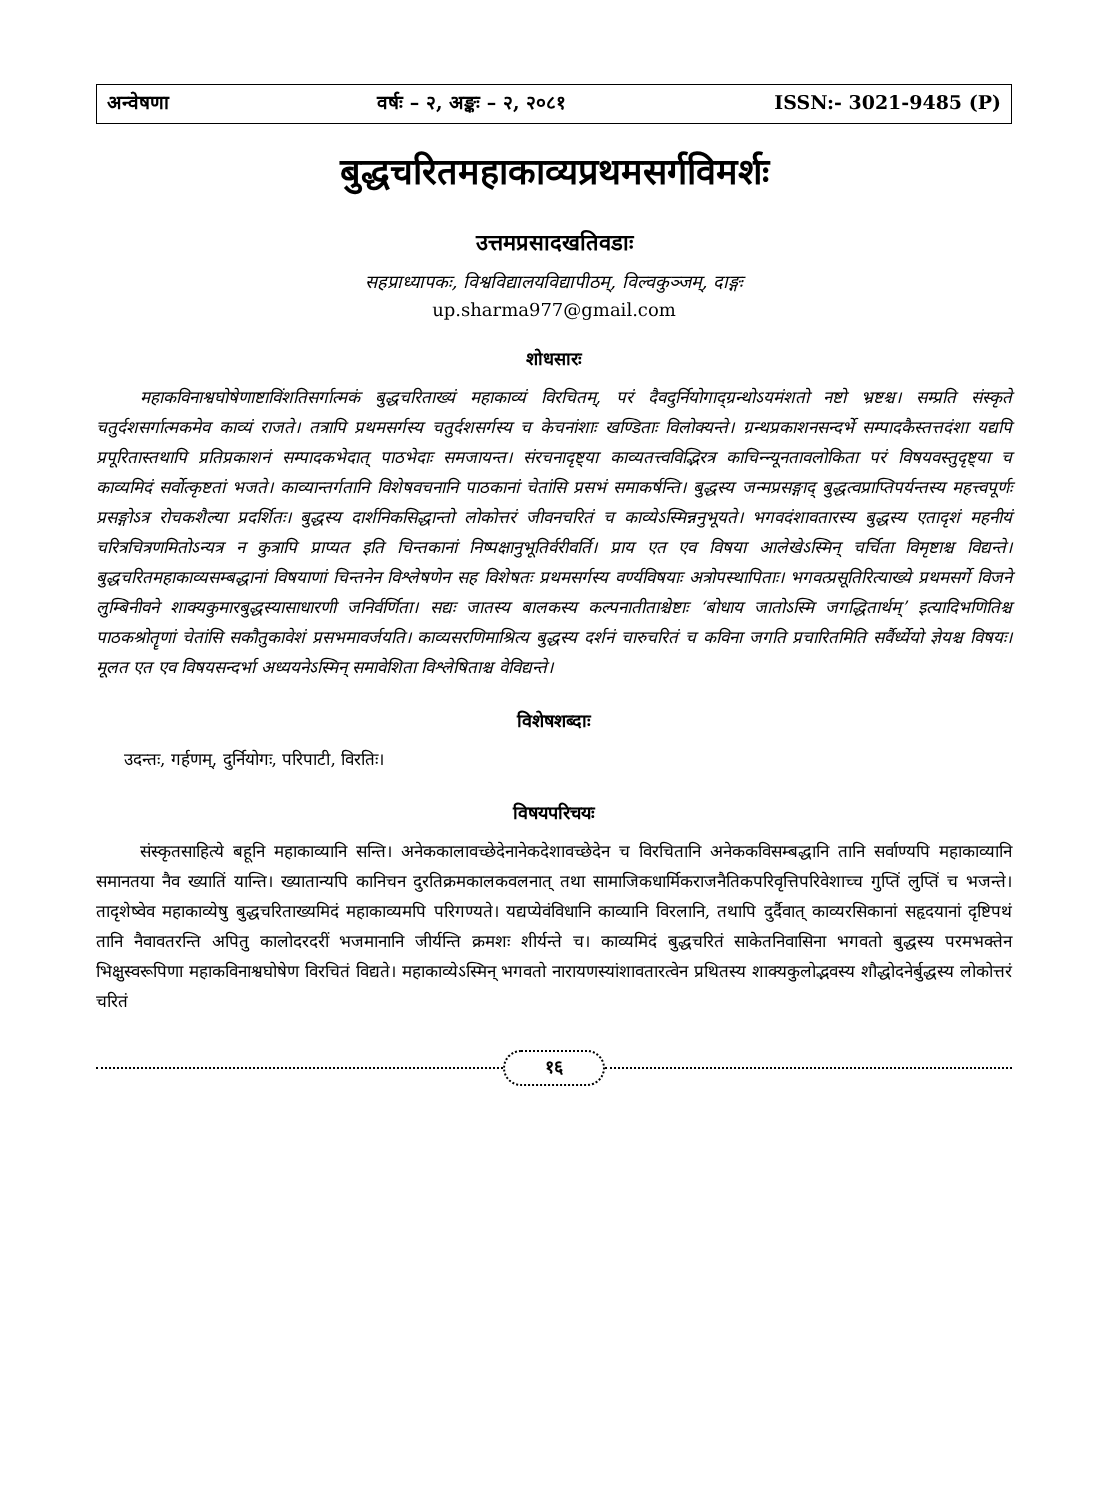अन्वेषणा वर्षः – २, अङ्कः – २, २०८१ ISSN:- 3021-9485 (P)
बुद्धचरितमहाकाव्यप्रथमसर्गविमर्शः
उत्तमप्रसादखतिवडाः
सहप्राध्यापकः, विश्वविद्यालयविद्यापीठम्, विल्वकुञ्जम्, दाङ्गः
up.sharma977@gmail.com
शोधसारः
महाकविनाश्वघोषेणाष्टाविंशतिसर्गात्मकं बुद्धचरिताख्यं महाकाव्यं विरचितम्, परं दैवदुर्नियोगाद्ग्रन्थोऽयमंशतो नष्टो भ्रष्टश्च। सम्प्रति संस्कृते चतुर्दशसर्गात्मकमेव काव्यं राजते। तत्रापि प्रथमसर्गस्य चतुर्दशसर्गस्य च केचनांशाः खण्डिताः विलोक्यन्ते। ग्रन्थप्रकाशनसन्दर्भे सम्पादकैस्तत्तदंशा यद्यपि प्रपूरितास्तथापि प्रतिप्रकाशनं सम्पादकभेदात् पाठभेदाः समजायन्त। संरचनादृष्ट्या काव्यतत्त्वविद्भिरत्र काचिन्न्यूनतावलोकिता परं विषयवस्तुदृष्ट्या च काव्यमिदं सर्वोत्कृष्टतां भजते। काव्यान्तर्गतानि विशेषवचनानि पाठकानां चेतांसि प्रसभं समाकर्षन्ति। बुद्धस्य जन्मप्रसङ्गाद् बुद्धत्वप्राप्तिपर्यन्तस्य महत्त्वपूर्णः प्रसङ्गोऽत्र रोचकशैल्या प्रदर्शितः। बुद्धस्य दार्शनिकसिद्धान्तो लोकोत्तरं जीवनचरितं च काव्येऽस्मिन्ननुभूयते। भगवदंशावतारस्य बुद्धस्य एतादृशं महनीयं चरित्रचित्रणमितोऽन्यत्र न कुत्रापि प्राप्यत इति चिन्तकानां निष्पक्षानुभूतिर्वरीवर्ति। प्राय एत एव विषया आलेखेऽस्मिन् चर्चिता विमृष्टाश्च विद्यन्ते। बुद्धचरितमहाकाव्यसम्बद्धानां विषयाणां चिन्तनेन विश्लेषणेन सह विशेषतः प्रथमसर्गस्य वर्ण्यविषयाः अत्रोपस्थापिताः। भगवत्प्रसूतिरित्याख्ये प्रथमसर्गे विजने लुम्बिनीवने शाक्यकुमारबुद्धस्यासाधारणी जनिर्वर्णिता। सद्यः जातस्य बालकस्य कल्पनातीताश्चेष्टाः ‘बोधाय जातोऽस्मि जगद्धितार्थम्’ इत्यादिभणितिश्च पाठकश्रोतॄणां चेतांसि सकौतुकावेशं प्रसभमावर्जयति। काव्यसरणिमाश्रित्य बुद्धस्य दर्शनं चारुचरितं च कविना जगति प्रचारितमिति सर्वैर्ध्येयो ज्ञेयश्च विषयः। मूलत एत एव विषयसन्दर्भा अध्ययनेऽस्मिन् समावेशिता विश्लेषिताश्च वेविद्यन्ते।
विशेषशब्दाः
उदन्तः, गर्हणम्, दुर्नियोगः, परिपाटी, विरतिः।
विषयपरिचयः
संस्कृतसाहित्ये बहूनि महाकाव्यानि सन्ति। अनेककालावच्छेदेनानेकदेशावच्छेदेन च विरचितानि अनेककविसम्बद्धानि तानि सर्वाण्यपि महाकाव्यानि समानतया नैव ख्यातिं यान्ति। ख्यातान्यपि कानिचन दुरतिक्रमकालकवलनात् तथा सामाजिकधार्मिकराजनैतिकपरिवृत्तिपरिवेशाच्च गुप्तिं लुप्तिं च भजन्ते। तादृशेष्वेव महाकाव्येषु बुद्धचरिताख्यमिदं महाकाव्यमपि परिगण्यते। यद्यप्येवंविधानि काव्यानि विरलानि, तथापि दुर्दैवात् काव्यरसिकानां सहृदयानां दृष्टिपथं तानि नैवावतरन्ति अपितु कालोदरदरीं भजमानानि जीर्यन्ति क्रमशः शीर्यन्ते च। काव्यमिदं बुद्धचरितं साकेतनिवासिना भगवतो बुद्धस्य परमभक्तेन भिक्षुस्वरूपिणा महाकविनाश्वघोषेण विरचितं विद्यते। महाकाव्येऽस्मिन् भगवतो नारायणस्यांशावतारत्वेन प्रथितस्य शाक्यकुलोद्भवस्य शौद्धोदनेर्बुद्धस्य लोकोत्तरं चरितं
१६